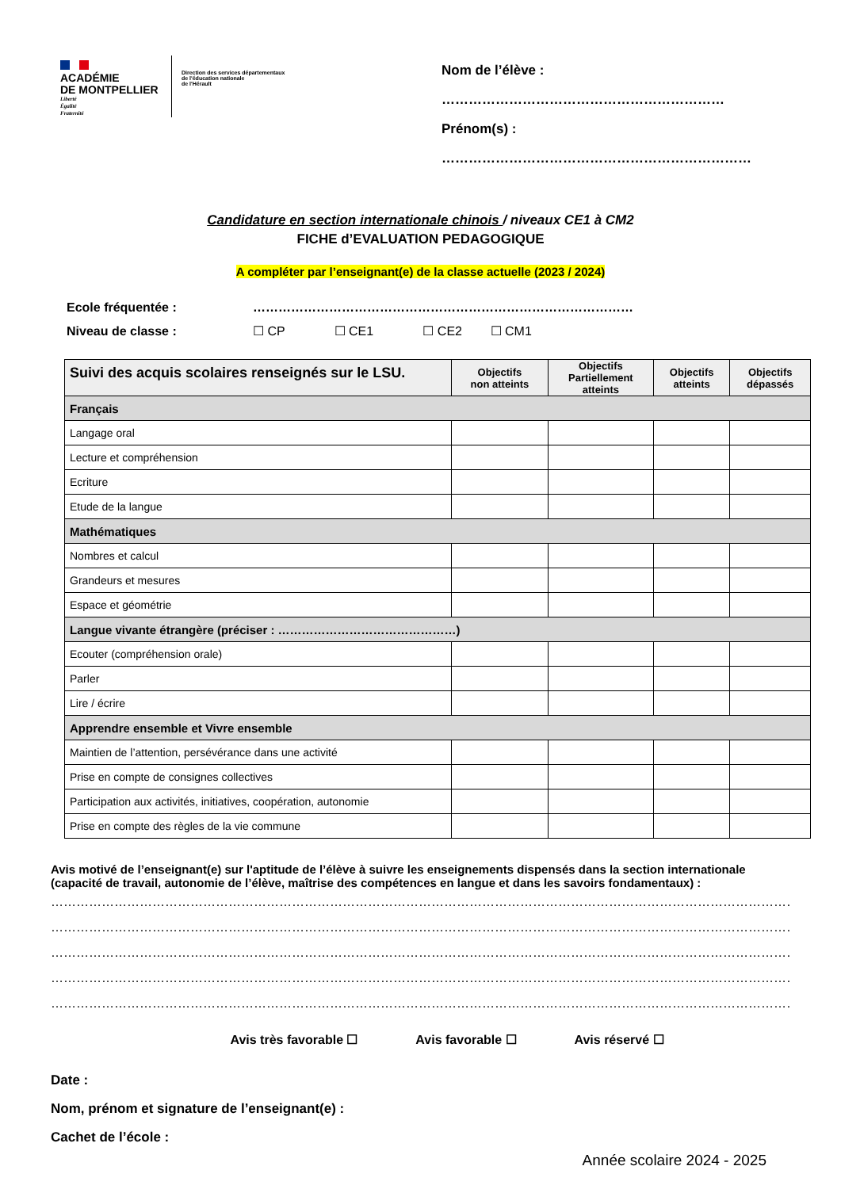ACADÉMIE
DE MONTPELLIER
Liberté
Égalité
Fraternité
Direction des services départementaux
de l'éducation nationale
de l'Hérault
Nom de l’élève : ………………………………………………………
Prénom(s) : ……………………………………………………………
Candidature en section internationale chinois / niveaux CE1 à CM2
FICHE d’EVALUATION PEDAGOGIQUE
A compléter par l’enseignant(e) de la classe actuelle (2023 / 2024)
Ecole fréquentée : ………………………………………………………………………………
Niveau de classe : ☐ CP ☐ CE1 ☐ CE2 ☐ CM1
| Suivi des acquis scolaires renseignés sur le LSU. | Objectifs non atteints | Objectifs Partiellement atteints | Objectifs atteints | Objectifs dépassés |
| --- | --- | --- | --- | --- |
| Français | | | | |
| Langage oral | | | | |
| Lecture et compréhension | | | | |
| Ecriture | | | | |
| Etude de la langue | | | | |
| Mathématiques | | | | |
| Nombres et calcul | | | | |
| Grandeurs et mesures | | | | |
| Espace et géométrie | | | | |
| Langue vivante étrangère (préciser : ………………………………………) | | | | |
| Ecouter (compréhension orale) | | | | |
| Parler | | | | |
| Lire / écrire | | | | |
| Apprendre ensemble et Vivre ensemble | | | | |
| Maintien de l’attention, persévérance dans une activité | | | | |
| Prise en compte de consignes collectives | | | | |
| Participation aux activités, initiatives, coopération, autonomie | | | | |
| Prise en compte des règles de la vie commune | | | | |
Avis motivé de l’enseignant(e) sur l'aptitude de l’élève à suivre les enseignements dispensés dans la section internationale (capacité de travail, autonomie de l’élève, maîtrise des compétences en langue et dans les savoirs fondamentaux) :
……………………………………………………………………………………………………………………………………………………………………………………
……………………………………………………………………………………………………………………………………………………………………………………
……………………………………………………………………………………………………………………………………………………………………………………
……………………………………………………………………………………………………………………………………………………………………………………
……………………………………………………………………………………………………………………………………………………………………………………
Avis très favorable ☐ Avis favorable ☐ Avis réservé ☐
Date :
Nom, prénom et signature de l’enseignant(e) :
Cachet de l’école :
Année scolaire 2024 - 2025